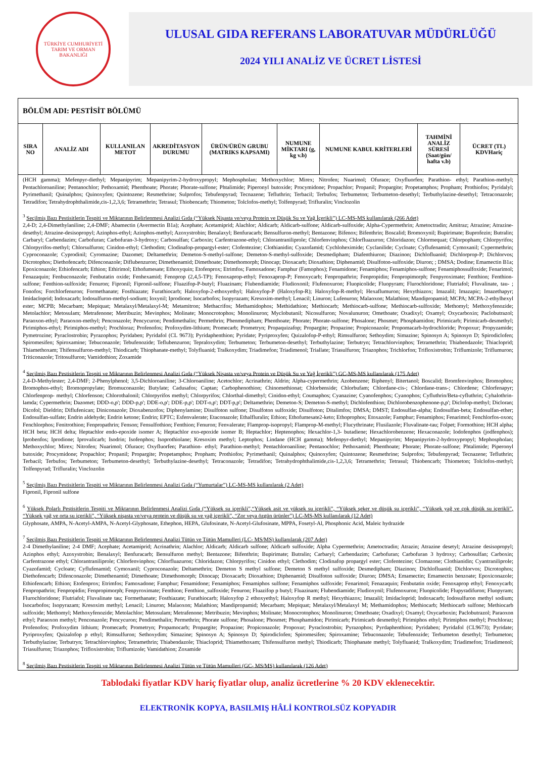TÜRKİYE CUMHURİYETİ TARIM VE ORMAN BAKANLIĞI
ULUSAL GIDA REFERANS LABORATUVAR MÜDÜRLÜĞÜ
2024 YILI ANALİZ VE ÜCRET LİSTESİ
BÖLÜM ADI: PESTİSİT BÖLÜMÜ
| SIRA NO | ANALİZ ADI | KULLANILAN METOT | AKREDİTASYON DURUMU | ÜRÜN/ÜRÜN GRUBU (MATRIKS KAPSAMI) | NUMUNE MİKTARI (g, kg v.b) | NUMUNE KABUL KRİTERLERİ | TAHMİNİ ANALİZ SÜRESİ (Saat/gün/ hafta v.b) | ÜCRET (TL) KDVHariç |
| --- | --- | --- | --- | --- | --- | --- | --- | --- |
(HCH gamma); Mefenpyr-diethyl; Mepanipyrim; Mepanipyrim-2-hydroxypropyl; Mephospholan; Methoxychlor; Mirex; Nitrofen; Nuarimol; Ofurace; Oxyfluorfen; Parathion- ethyl; Parathion-methyl; Pentachloroaniline; Pentanochlor; Pethoxamid; Phenthoate; Phorate; Phorate-sulfone; Phtalimide; Piperonyl butoxide; Procymidone; Propachlor; Propanil; Propargite; Propetamphos; Propham; Prothiofos; Pyridalyl; Pyrimethanil; Quinalphos; Quinoxyfen; Quintozene; Resmethrine; Sulprofos; Tebufenpyrad; Tecnazene; Tefluthrin; Terbacil; Terbufos; Terbumeton; Terbumeton-desethyl; Terbuthylazine-desethyl; Tetraconazole; Tetradifon; Tetrahydrophthalimide,cis-1,2,3,6; Tetramethrin; Tetrasul; Thiobencarb; Thiometon; Tolclofos-methyl; Tolfenpyrad; Trifluralin; Vinclozolin
<sup>3</sup> Seçilmiş Bazı Pestisitlerin Tespiti ve Miktarının Belirlenmesi Analizi Gıda (“Yüksek Nişasta ve/veya Protein ve Düşük Su ve Yağ İçerikli”) LC-MS-MS kullanılarak (266 Adet)
2,4-D; 2,4-Dimethylaniline; 2,4-DMF; Abamectin (Avermectin B1a); Acephate; Acetamiprid; Alachlor; Aldicarb; Aldicarb-sulfone; Aldicarb-sulfoxide; Alpha-Cypermethrin; Ametoctradin; Amitraz; Atrazine; Atrazine-desethyl; Atrazine-desisopropyl; Azinphos-ethyl; Azinphos-methyl; Azoxystrobin; Benalaxyl; Benfuracarb; Bensulfuron-methyl; Bentazone; Bifenox; Bifenthrin; Boscalid; Bromoxynil; Bupirimate; Buprofezin; Butralin; Carbaryl; Carbendazim; Carbofuran; Carbofuran-3-hydroxy; Carbosulfan; Carboxin; Carfentrazone-ethyl; Chlorantraniliprole; Chlorfenvinphos; Chlorfluazuron; Chloridazon; Chlormequat; Chlorpopham; Chlorpyrifos; Chlorpyrifos-methyl; Chlorsulfuron; Cinidon-ethyl; Clethodim; Clodinafop-propargyl-ester; Clofentezine; Clothianidin; Cyazofamid; Cychloheximide; Cyclanilide; Cycloate; Cyflufenamid; Cymoxanil; Cypermethrin; Cyproconazole; Cyprodinil; Cyromazine; Dazomet; Deltamethrin; Demeton-S-methyl-sulfone; Demeton-S-methyl-sulfoxide; Desmedipham; Diafenthiuron; Diazinon; Dichlofluanid; Dichlorprop-P; Dichlorvos; Dicrotophos; Diethofencarb; Difenconazole; Diflubenzuron; Dimethenamid; Dimethoate; Dimethomorph; Dinocap; Dioxacarb; Dioxathion; Diphenamid; Disulfoton-sulfoxide; Diuron; ; DMSA; Dodine; Emamectin B1a; Epoxiconazole; Ethiofencarb; Ethion; Ethirimol; Ethofumesate; Ethoxyquin; Etofenprox; Etrimfos; Famoxadone; Famphur (Famophos); Fenamidone; Fenamiphos; Fenamiphos-sulfone; Fenamiphossulfoxide; Fenarimol; Fenazaquin; Fenbuconazole; Fenbutatin oxide; Fenhexamid; Fenoprop (2,4,5-TP); Fenoxaprop-ethyl; Fenoxaprop-P; Fenoxycarb; Fenpropathrin; Fenpropidin; Fenpropimorph; Fenpyroximate; Fenthion; Fenthion-sulfone; Fenthion-sulfoxide; Fenuron; Fipronil; Fipronil-sulfone; Fluazifop-P-butyl; Fluazinam; Flubendiamide; Fludioxonil; Flufenoxuron; Fluopicolide; Fluopyram; Flurochloridone; Flutriafol; Fluvalinate, tau- ; Fonofos; Forchlorfenuron; Formethanate; Fosthiazate; Furathiocarb; Haloxyfop-2-ethoxyethyl; Haloxyfop-P (Haloxyfop-R); Haloxyfop-R-methyl; Hexaflumuron; Hexythiazox; Imazalil; Imazapic; Imazethapyr; Imidacloprid; Indoxacarb; Iodosulfuron-methyl-sodium; Ioxynil; Iprodione; Isocarbofos; Isopyrazam; Kresoxim-methyl; Lenacil; Linuron; Lufenuron; Malaoxon; Malathion; Mandipropamid; MCPA; MCPA-2-ethylhexyl ester; MCPB; Mecarbam; Mepiquat; Metalaxyl/Metalaxyl-M; Metamitron; Methacrifos; Methamidophos; Methidathion; Methiocarb; Methiocarb-sulfone; Methiocarb-sulfoxide; Methomyl; Methoxyfenozide; Metolachlor; Metosulam; Metrafenone; Metribuzin; Mevinphos; Molinate; Monocrotophos; Monolinuron; Myclobutanil; Nicosulfuron; Novalunuron; Omethoate; Oxadixyl; Oxamyl; Oxycarboxin; Paclobutrazol; Paraoxon-ethyl; Paraoxon-methyl; Penconazole; Pencycuron; Pendimethalin; Permethrin; Phenmedipham; Phenthoate; Phorate; Phorate-sulfone; Phosalone; Phosmet; Phosphamidon; Pirimicarb; Pirimicarb-desmethyl; Pirimiphos-ethyl; Pirimiphos-methyl; Prochloraz; Profenofos; Profoxydim-lithium; Promecarb; Prometryn; Propaquizafop; Propargite; Propazine; Propiconazole; Propomacarb-hydrochloride; Propoxur; Propyzamide; Pymetrozine; Pyraclostrobin; Pyrazophos; Pyridaben; Pyridafol (CL 9673); Pyridaphenthion; Pyridate; Pyriproxyfen; Quizalofop-P-ethyl; Rimsulfuron; Sethoydim; Simazine; Spinosyn A; Spinosyn D; Spirodiclofen; Spiromesifen; Spiroxamine; Tebuconazole; Tebufenozide; Teflubenzuron; Tepraloxydim; Terbumeton; Terbumeton-desethyl; Terbuthylazine; Terbutryn; Tetrachlorvinphos; Tetramethrin; Thiabendazole; Thiacloprid; Thiamethoxam; Thifensulfuron-methyl; Thiodicarb; Thiophanate-methyl; Tolyfluanid; Tralkoxydim; Triadimefon; Triadimenol; Triallate; Triasulfuron; Triazophos; Trichlorfon; Trifloxistrobin; Triflumizole; Triflumuron; Triticonazole; Tritosulfuron; Vamidothion; Zoxamide
<sup>4</sup> Seçilmiş Bazı Pestisitlerin Tespiti ve Miktarının Belirlenmesi Analizi Gıda (“Yüksek Nişasta ve/veya Protein ve Düşük Su ve Yağ İçerikli”) GC-MS-MS kullanılarak (175 Adet)
2,4-D-Methylester; 2,4-DMF; 2-Phenylphenol; 3,5-Dichloroaniline; 3-Chloroaniline; Acetochlor; Acrinathrin; Aldrin; Alpha-cypermethrin; Azobenzene; Biphenyl; Bitertanol; Boscalid; Bromfenvinphos; Bromophos; Bromophos-ethyl; Bromopropylate; Bromuconazole; Butylate; Cadusafos; Captan; Carbophenothion; Chinomethionat; Chlorbenside; Chlorbufam; Chlordane-cis-; Chlordane-trans-; Chlordene; Chlorfenapyr; Chlorfenprop- methyl; Chlorfenson; Chlorothalonil; Chlorpyrifos methyl; Chlorpyrifos; Chlorthal-dimethyl; Cinidon-ethyl; Coumaphos; Cyanazine; Cyanofenphos; Cyanophos; Cyfluthrin/Beta-cyfluthrin; Cyhalothrin-lamda; Cypermethrin; Dazomet; DDD-o,p'; DDD-p,p'; DDE-o,p'; DDE-p,p'; DDT-o,p'; DDT-p,p'; Deltamethrin; Demeton-S; Demeton-S-methyl; Dichlofenthion; Dichlorobenzophenone-p,p'; Diclofop-methyl; Dicloran; Dicofol; Dieldrin; Diflufenican; Diniconazole; Dioxabenzofos; Diphenylamine; Disulfoton sulfone; Disulfoton sulfoxide; Disulfoton; Ditalimfos; DMSA; DMST; Endosulfan-alpha; Endosulfan-beta; Endosulfan-ether; Endosulfan-sulfate; Endrin aldehyde; Endrin ketone; Endrin; EPTC; Esfenvalerate; Etaconazole; Ethalfluralin; Ethion; Ethofumesate2-keto; Ethoprophos; Etoxazole; Famphur; Fenamiphos; Fenarimol; Fenchlorfos-oxon; Fenchlorphos; Fenitrothion; Fenpropathrin; Fenson; Fensulfothion; Fenthion; Fenuron; Fenvalerate; Flamprop-isopropyl; Flamprop-M-methyl; Flucythrinate; Flusilazole; Fluvalinate-tau; Folpet; Formothion; HCH alpha; HCH beta; HCH delta; Heptachlor endo-epoxide isomer A; Heptachlor exo-epoxide isomer B; Heptachlor; Heptenophos; Hexachlor-1,3- butadiene; Hexachlorobenzene; Hexaconazole; Iodofenphos (jodfenphos); Iprobenfos; Iprodione; Iprovalicarb; Isodrin; Isofenphos; Isoprothiolane; Kresoxim methyl; Leptophos; Lindane (HCH gamma); Mefenpyr-diethyl; Mepanipyrim; Mepanipyrim-2-hydroxypropyl; Mephospholan; Methoxychlor; Mirex; Nitrofen; Nuarimol; Ofurace; Oxyfluorfen; Parathion- ethyl; Parathion-methyl; Pentachloroaniline; Pentanochlor; Pethoxamid; Phenthoate; Phorate; Phorate-sulfone; Phtalimide; Piperonyl butoxide; Procymidone; Propachlor; Propanil; Propargite; Propetamphos; Propham; Prothiofos; Pyrimethanil; Quinalphos; Quinoxyfen; Quintozene; Resmethrine; Sulprofos; Tebufenpyrad; Tecnazene; Tefluthrin; Terbacil; Terbufos; Terbumeton; Terbumeton-desethyl; Terbuthylazine-desethyl; Tetraconazole; Tetradifon; Tetrahydrophthalimide,cis-1,2,3,6; Tetramethrin; Tetrasul; Thiobencarb; Thiometon; Tolclofos-methyl; Tolfenpyrad; Trifluralin; Vinclozolin
<sup>5</sup> Seçilmiş Bazı Pestisitlerin Tespiti ve Miktarının Belirlenmesi Analizi Gıda (“Yumurtalar”) LC-MS-MS kullanılarak (2 Adet)
Fipronil, Fipronil sulfone
<sup>6</sup> Yüksek Polarlı Pestisitlerin Tespiti ve Miktarının Belirlenmesi Analizi Gıda (“Yüksek su içerikli”,“Yüksek asit ve yüksek su içerikli”, “Yüksek şeker ve düşük su içerikli”, “Yüksek yağ ve çok düşük su içerikli”, “Yüksek yağ ve orta su içerikli”, “Yüksek nişasta ve/veya protein ve düşük su ve yağ içerikli”, “Zor veya özgün ürünler”) LC-MS-MS kullanılarak (12 Adet)
Glyphosate, AMPA, N-Acetyl-AMPA, N-Acetyl-Glyphosate, Ethephon, HEPA, Glufosinate, N-Acetyl-Glufosinate, MPPA, Fosetyl-Al, Phosphonic Acid, Maleic hydrazide
<sup>7</sup> Seçilmiş Bazı Pestisitlerin Tespiti ve Miktarının Belirlenmesi Analizi Tütün ve Tütün Mamulleri (LC- MS/MS) kullanılarak (207 Adet)
2-4 Dimethylaniline; 2-4 DMF; Acephate; Acetamiprid; Acrinathrin; Alachlor; Aldicarb; Aldicarb sulfone; Aldicarb sulfoxide; Alpha Cypermethrin; Ametoctradin; Atrazin; Atrazine desetyl; Atrazine desisopropyl; Azinphos ethyl; Azoxystrobin; Benalaxyl; Benfuracarb; Bensulfuron methyl; Bentazone; Bifenthrin; Bupirimate; Butralin; Carbaryl; Carbendazim; Carbofuran; Carbofuran 3 hydroxy; Carbosulfan; Carboxin; Carfentrazone ethyl; Chlorantraniliprole; Chlorfenvinphos; Chlorfluazuron; Chloridazon; Chlorpyrifos; Cinidon ethyl; Clethodim; Clodinafop propargyl ester; Clofentezine; Clomazone; Clothianidin; Cyantraniliprole; Cyazofamid; Cycloate; Cyflufenamid; Cymoxanil; Cyproconazole; Deltamethrin; Demeton S methyl sulfone; Demeton S methyl sulfoxide; Desmedipham; Diazinon; Dichlofluanid; Dichlorvos; Dicrotophos; Diethofencarb; Difenconazole; Dimethenamid; Dimethoate; Dimethomorph; Dinocap; Dioxacarb; Dioxathion; Diphenamid; Disulfoton sulfoxide; Diuron; DMSA; Emamectin; Emamectin benzoate; Epoxiconazole; Ethiofencarb; Ethion; Etofenprox; Etrimfos; Famoxadone; Famphur; Fenamidone; Fenamiphos; Fenamiphos sulfone; Fenamiphos sulfoxide; Fenarimol; Fenazaquin; Fenbutatin oxide; Fenoxaprop ethyl; Fenoxycarb; Fenpropathrin; Fenpropidin; Fenpropimorph; Fenpyroximate; Fenthion; Fenthion_sulfoxide; Fenuron; Fluazifop p butyl; Fluazinam; Flubendiamide; Fludioxynil; Flufenoxuron; Fluopicolide; Flupyradifuron; Fluopyram; Flurochloridone; Flutriafol; Fluvalinate tau; Formethanate; Fosthiazate; Furathiocarb; Haloxyfop 2 ethoxyethyl; Haloxyfop R methyl; Hexythiazox; Imazalil; Imidacloprid; Indoxacarb; Iodosulfuron methyl sodium; Isocarbofos; Isopyrazam; Kresoxim methyl; Lenacil; Linuron; Malaoxon; Malathion; Mandipropamid; Mecarbam; Mepiquat; Metalaxyl/Metalaxyl M; Methamidophos; Methiocarb; Methiocarb sulfone; Methiocarb sulfoxide; Methomyl; Methoxyfenozide; Metolachlor; Metosulam; Metrafenone; Metribuzin; Mevinphos; Molinate; Monocrotophos; Monolinuron; Omethoate; Oxadixyl; Oxamyl; Oxycarboxin; Paclobutrazol; Paraoxon ethyl; Paraoxon methyl; Penconazole; Pencycuron; Pendimethalin; Permethrin; Phorate sulfone; Phosalone; Phosmet; Phosphamidon; Pirimicarb; Pirimicarb desmethyl; Pirimiphos ethyl; Pirimiphos methyl; Prochloraz; Profenofos; Profoxydim lithium; Promecarb; Prometryn; Propamocarb; Propargite; Propazine; Propiconazole; Propoxur; Pyraclostrobin; Pyrazophos; Pyrdaphenthion; Pyridaben; Pyridafol (CL9673); Pyridate; Pyriproxyfen; Quizalofop p ethyl; Rimsulfuron; Sethoxydim; Simazine; Spinosyn A; Spinosyn D; Spirodiclofen; Spiromesifen; Spiroxamine; Tebuconazole; Tebufenozide; Terbumeton desethyl; Terbumeton; Terbuthylazine; Terbutryn; Tetrachlorvinphos; Tetramethrin; Thiabendazole; Thiacloprid; Thiamethoxam; Thifensulfuron methyl; Thiodicarb; Thiophanate methyl; Tolyfluanid; Tralkoxydim; Triadimefon; Triadimenol; Triasulfuron; Triazophos; Trifloxistrobin; Triflumizole; Vamidathion; Zoxamide
<sup>8</sup> Seçilmiş Bazı Pestisitlerin Tespiti ve Miktarının Belirlenmesi Analizi Tütün ve Tütün Mamulleri (GC- MS/MS) kullanılarak (126 Adet)
Tablodaki fiyatlar KDV hariç fiyatlar olup, analiz ücretlerine % 20 KDV eklenecektir.
ELEKTRONİK KOPYA, BASILMIŞ HÂLİ KONTROLSÜZ KOPYADIR